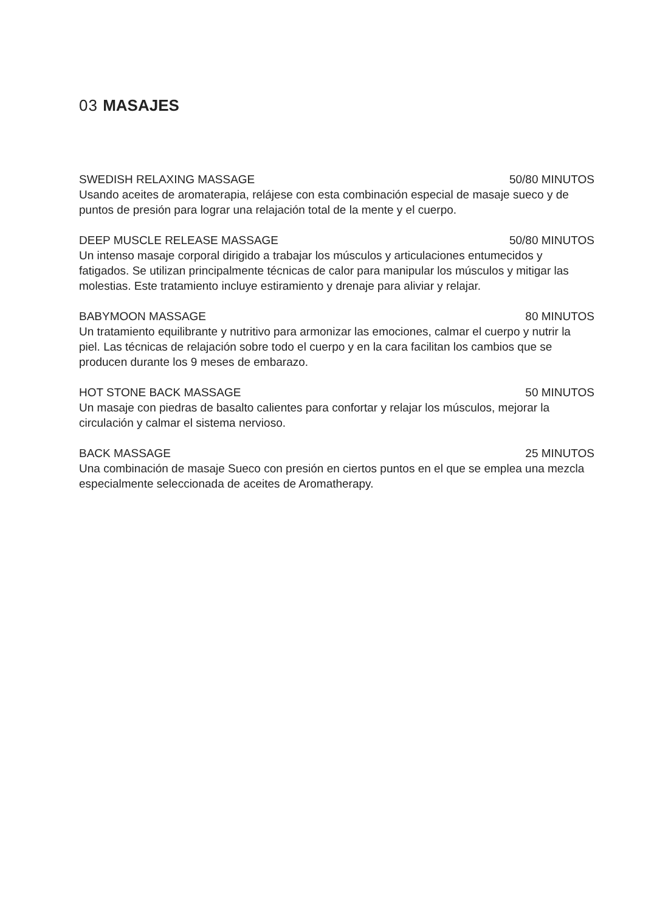03 MASAJES
SWEDISH RELAXING MASSAGE 50/80 MINUTOS
Usando aceites de aromaterapia, relájese con esta combinación especial de masaje sueco y de puntos de presión para lograr una relajación total de la mente y el cuerpo.
DEEP MUSCLE RELEASE MASSAGE 50/80 MINUTOS
Un intenso masaje corporal dirigido a trabajar los músculos y articulaciones entumecidos y fatigados. Se utilizan principalmente técnicas de calor para manipular los músculos y mitigar las molestias. Este tratamiento incluye estiramiento y drenaje para aliviar y relajar.
BABYMOON MASSAGE 80 MINUTOS
Un tratamiento equilibrante y nutritivo para armonizar las emociones, calmar el cuerpo y nutrir la piel. Las técnicas de relajación sobre todo el cuerpo y en la cara facilitan los cambios que se producen durante los 9 meses de embarazo.
HOT STONE BACK MASSAGE 50 MINUTOS
Un masaje con piedras de basalto calientes para confortar y relajar los músculos, mejorar la circulación y calmar el sistema nervioso.
BACK MASSAGE 25 MINUTOS
Una combinación de masaje Sueco con presión en ciertos puntos en el que se emplea una mezcla especialmente seleccionada de aceites de Aromatherapy.